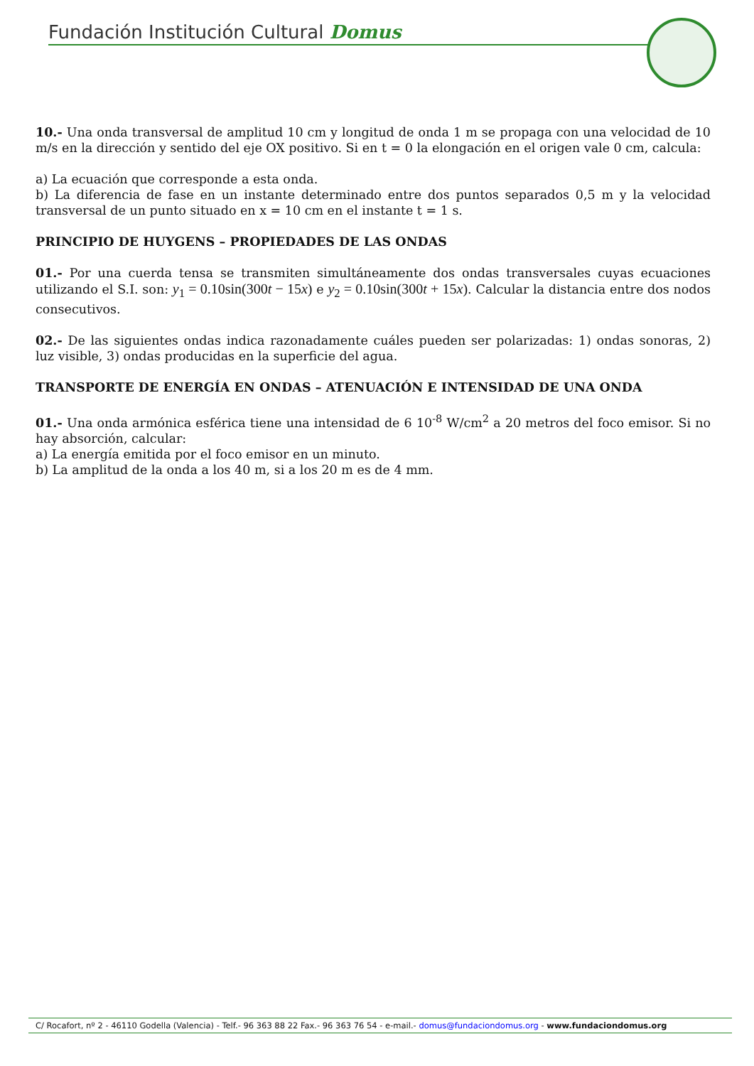Fundación Institución Cultural Domus
10.- Una onda transversal de amplitud 10 cm y longitud de onda 1 m se propaga con una velocidad de 10 m/s en la dirección y sentido del eje OX positivo. Si en t = 0 la elongación en el origen vale 0 cm, calcula:
a) La ecuación que corresponde a esta onda.
b) La diferencia de fase en un instante determinado entre dos puntos separados 0,5 m y la velocidad transversal de un punto situado en x = 10 cm en el instante t = 1 s.
PRINCIPIO DE HUYGENS – PROPIEDADES DE LAS ONDAS
01.- Por una cuerda tensa se transmiten simultáneamente dos ondas transversales cuyas ecuaciones utilizando el S.I. son: y<sub>1</sub> = 0.10sin(300t − 15x) e y<sub>2</sub> = 0.10sin(300t + 15x). Calcular la distancia entre dos nodos consecutivos.
02.- De las siguientes ondas indica razonadamente cuáles pueden ser polarizadas: 1) ondas sonoras, 2) luz visible, 3) ondas producidas en la superficie del agua.
TRANSPORTE DE ENERGÍA EN ONDAS – ATENUACIÓN E INTENSIDAD DE UNA ONDA
01.- Una onda armónica esférica tiene una intensidad de 6 10<sup>-8</sup> W/cm<sup>2</sup> a 20 metros del foco emisor. Si no hay absorción, calcular:
a) La energía emitida por el foco emisor en un minuto.
b) La amplitud de la onda a los 40 m, si a los 20 m es de 4 mm.
C/ Rocafort, nº 2 - 46110 Godella (Valencia) - Telf.- 96 363 88 22 Fax.- 96 363 76 54 - e-mail.- domus@fundaciondomus.org - www.fundaciondomus.org